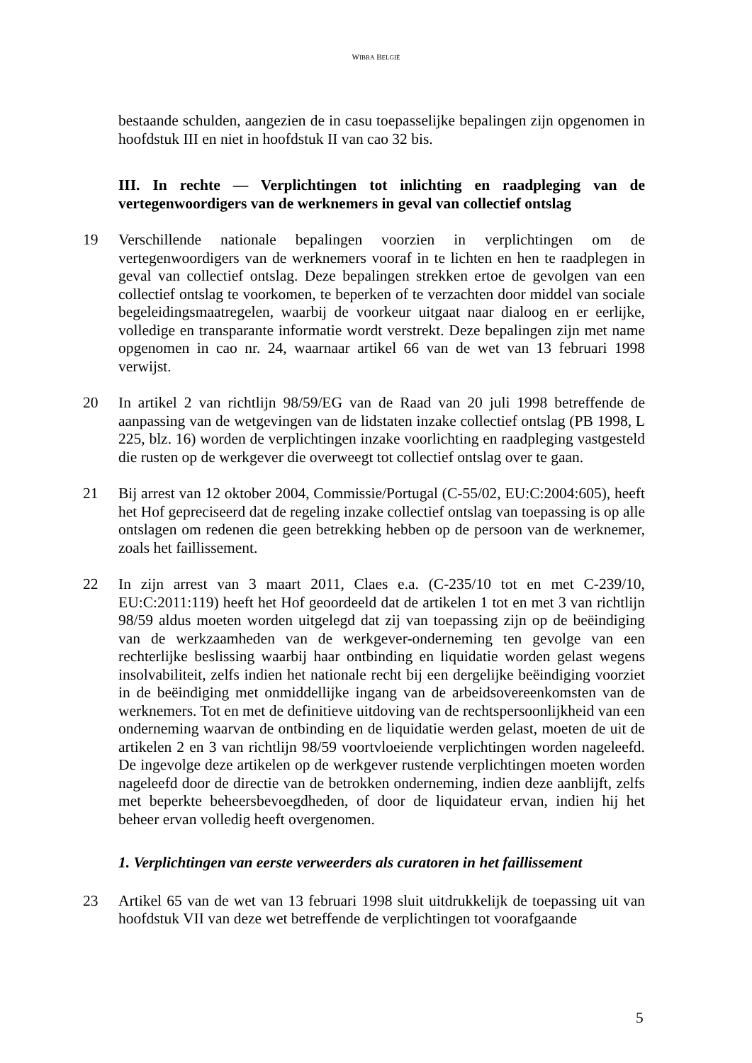WIBRA BELGIË
bestaande schulden, aangezien de in casu toepasselijke bepalingen zijn opgenomen in hoofdstuk III en niet in hoofdstuk II van cao 32 bis.
III. In rechte — Verplichtingen tot inlichting en raadpleging van de vertegenwoordigers van de werknemers in geval van collectief ontslag
19 Verschillende nationale bepalingen voorzien in verplichtingen om de vertegenwoordigers van de werknemers vooraf in te lichten en hen te raadplegen in geval van collectief ontslag. Deze bepalingen strekken ertoe de gevolgen van een collectief ontslag te voorkomen, te beperken of te verzachten door middel van sociale begeleidingsmaatregelen, waarbij de voorkeur uitgaat naar dialoog en er eerlijke, volledige en transparante informatie wordt verstrekt. Deze bepalingen zijn met name opgenomen in cao nr. 24, waarnaar artikel 66 van de wet van 13 februari 1998 verwijst.
20 In artikel 2 van richtlijn 98/59/EG van de Raad van 20 juli 1998 betreffende de aanpassing van de wetgevingen van de lidstaten inzake collectief ontslag (PB 1998, L 225, blz. 16) worden de verplichtingen inzake voorlichting en raadpleging vastgesteld die rusten op de werkgever die overweegt tot collectief ontslag over te gaan.
21 Bij arrest van 12 oktober 2004, Commissie/Portugal (C-55/02, EU:C:2004:605), heeft het Hof gepreciseerd dat de regeling inzake collectief ontslag van toepassing is op alle ontslagen om redenen die geen betrekking hebben op de persoon van de werknemer, zoals het faillissement.
22 In zijn arrest van 3 maart 2011, Claes e.a. (C-235/10 tot en met C-239/10, EU:C:2011:119) heeft het Hof geoordeeld dat de artikelen 1 tot en met 3 van richtlijn 98/59 aldus moeten worden uitgelegd dat zij van toepassing zijn op de beëindiging van de werkzaamheden van de werkgever-onderneming ten gevolge van een rechterlijke beslissing waarbij haar ontbinding en liquidatie worden gelast wegens insolvabiliteit, zelfs indien het nationale recht bij een dergelijke beëindiging voorziet in de beëindiging met onmiddellijke ingang van de arbeidsovereenkomsten van de werknemers. Tot en met de definitieve uitdoving van de rechtspersoonlijkheid van een onderneming waarvan de ontbinding en de liquidatie werden gelast, moeten de uit de artikelen 2 en 3 van richtlijn 98/59 voortvloeiende verplichtingen worden nageleefd. De ingevolge deze artikelen op de werkgever rustende verplichtingen moeten worden nageleefd door de directie van de betrokken onderneming, indien deze aanblijft, zelfs met beperkte beheersbevoegdheden, of door de liquidateur ervan, indien hij het beheer ervan volledig heeft overgenomen.
1. Verplichtingen van eerste verweerders als curatoren in het faillissement
23 Artikel 65 van de wet van 13 februari 1998 sluit uitdrukkelijk de toepassing uit van hoofdstuk VII van deze wet betreffende de verplichtingen tot voorafgaande
5